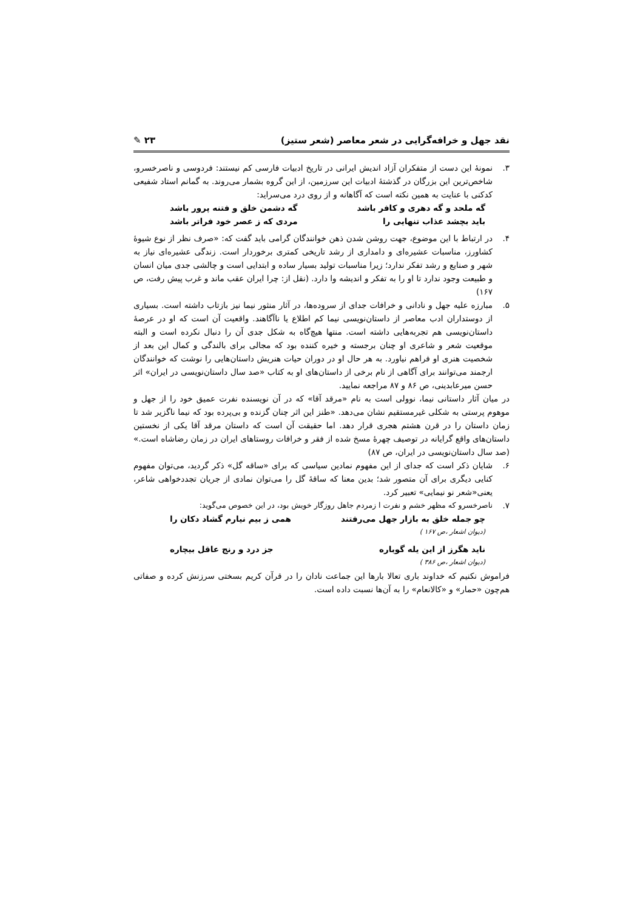نقد جهل و خرافه‌گرایی در شعر معاصر (شعر ستیز) ۲۳ ✎
۳. نمونهٔ این دست از متفکران آزاد اندیش ایرانی در تاریخ ادبیات فارسی کم نیستند: فردوسی و ناصرخسرو، شاخص‌ترین این بزرگان در گذشتهٔ ادبیات این سرزمین، از این گروه بشمار می‌روند. به گمانم استاد شفیعی کدکنی با عنایت به همین نکته است که آگاهانه و از روی درد می‌سراید:
گه ملحد و گه دهری و کافر باشد گه دشمن خلق و فتنه پرور باشد
باید بچشد عذاب تنهایی را مردی که ز عصر خود فراتر باشد
۴. در ارتباط با این موضوع، جهت روشن شدن ذهن خوانندگان گرامی باید گفت که: «صرف نظر از نوع شیوهٔ کشاورز، مناسبات عشیره‌ای و دامداری از رشد تاریخی کمتری برخوردار است. زندگی عشیره‌ای نیاز به شهر و صنایع و رشد تفکر ندارد؛ زیرا مناسبات تولید بسیار ساده و ابتدایی است و چالشی جدی میان انسان و طبیعت وجود ندارد تا او را به تفکر و اندیشه وا دارد. (نقل از: چرا ایران عقب ماند و غرب پیش رفت، ص ۱۶۷)
۵. مبارزه علیه جهل و نادانی و خرافات جدای از سروده‌ها، در آثار منثور نیما نیز بازتاب داشته است. بسیاری از دوستداران ادب معاصر از داستان‌نویسی نیما کم اطلاع یا ناآگاهند. واقعیت آن است که او در عرصهٔ داستان‌نویسی هم تجربه‌هایی داشته است. منتها هیچ‌گاه به شکل جدی آن را دنبال نکرده است و البته موقعیت شعر و شاعری او چنان برجسته و خیره کننده بود که مجالی برای بالندگی و کمال این بعد از شخصیت هنری او فراهم نیاورد. به هر حال او در دوران حیات هنریش داستان‌هایی را نوشت که خوانندگان ارجمند می‌توانند برای آگاهی از نام برخی از داستان‌های او به کتاب «صد سال داستان‌نویسی در ایران» اثر حسن میرعابدینی، ص ۸۶ و ۸۷ مراجعه نمایید.
در میان آثار داستانی نیما، نوولی است به نام «مرقد آقا» که در آن نویسنده نفرت عمیق خود را از جهل و موهوم پرستی به شکلی غیرمستقیم نشان می‌دهد. «طنز این اثر چنان گزنده و بی‌پرده بود که نیما ناگزیر شد تا زمان داستان را در قرن هشتم هجری قرار دهد. اما حقیقت آن است که داستان مرقد آقا یکی از نخستین داستان‌های واقع گرایانه در توصیف چهرهٔ مسخ شده از فقر و خرافات روستاهای ایران در زمان رضاشاه است.» (صد سال داستان‌نویسی در ایران، ص ۸۷)
۶. شایان ذکر است که جدای از این مفهوم نمادین سیاسی که برای «ساقه گل» ذکر گردید، می‌توان مفهوم کنایی دیگری برای آن متصور شد؛ بدین معنا که ساقهٔ گل را می‌توان نمادی از جریان تجددخواهی شاعر، یعنی«شعر نو نیمایی» تعبیر کرد.
۷. ناصرخسرو که مظهر خشم و نفرت ا زمردم جاهل روزگار خویش بود، در این خصوص می‌گوید:
چو جمله خلق به بازار جهل می‌رفتند همی ز بیم نیارم گشاد دکان را
(دیوان اشعار ،ص ۱۶۷ )
ناید هگرز از این یله گوباره جز درد و رنج عاقل بیچاره
(دیوان اشعار ،ص ۳۸۶ )
فراموش نکنیم که خداوند باری تعالا بارها این جماعت نادان را در قرآن کریم بسختی سرزنش کرده و صفاتی هم‌چون «حمار» و «کالانعام» را به آن‌ها نسبت داده است.